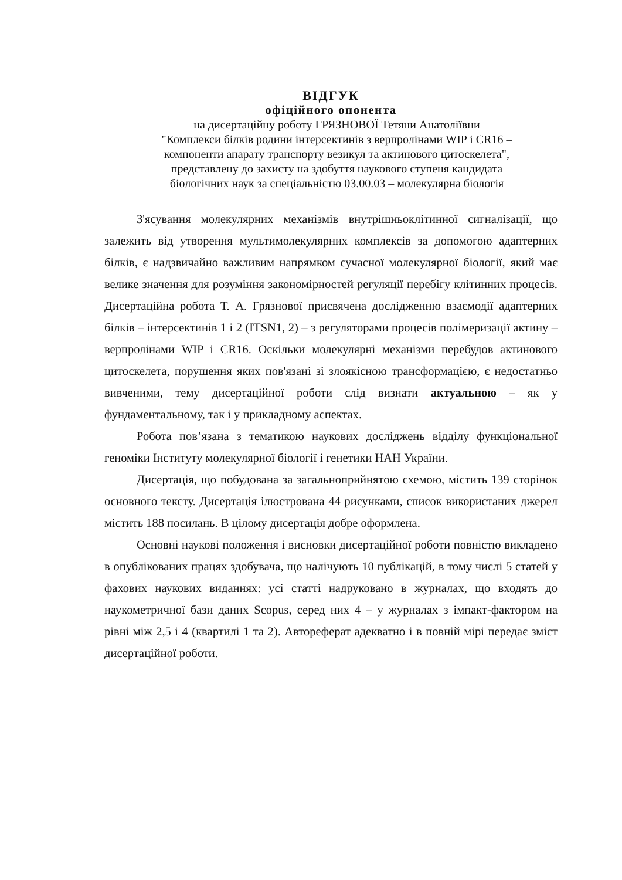ВІДГУК
офіційного опонента
на дисертаційну роботу ГРЯЗНОВОЇ Тетяни Анатоліївни
"Комплекси білків родини інтерсектинів з верпролінами WIP і CR16 –
компоненти апарату транспорту везикул та актинового цитоскелета",
представлену до захисту на здобуття наукового ступеня кандидата
біологічних наук за спеціальністю 03.00.03 – молекулярна біологія
З'ясування молекулярних механізмів внутрішньоклітинної сигналізації, що залежить від утворення мультимолекулярних комплексів за допомогою адаптерних білків, є надзвичайно важливим напрямком сучасної молекулярної біології, який має велике значення для розуміння закономірностей регуляції перебігу клітинних процесів. Дисертаційна робота Т. А. Грязнової присвячена дослідженню взаємодії адаптерних білків – інтерсектинів 1 і 2 (ITSN1, 2) – з регуляторами процесів полімеризації актину – верпролінами WIP і CR16. Оскільки молекулярні механізми перебудов актинового цитоскелета, порушення яких пов'язані зі злоякісною трансформацією, є недостатньо вивченими, тему дисертаційної роботи слід визнати актуальною – як у фундаментальному, так і у прикладному аспектах.
Робота пов’язана з тематикою наукових досліджень відділу функціональної геноміки Інституту молекулярної біології і генетики НАН України.
Дисертація, що побудована за загальноприйнятою схемою, містить 139 сторінок основного тексту. Дисертація ілюстрована 44 рисунками, список використаних джерел містить 188 посилань. В цілому дисертація добре оформлена.
Основні наукові положення і висновки дисертаційної роботи повністю викладено в опублікованих працях здобувача, що налічують 10 публікацій, в тому числі 5 статей у фахових наукових виданнях: усі статті надруковано в журналах, що входять до наукометричної бази даних Scopus, серед них 4 – у журналах з імпакт-фактором на рівні між 2,5 і 4 (квартилі 1 та 2). Автореферат адекватно і в повній мірі передає зміст дисертаційної роботи.